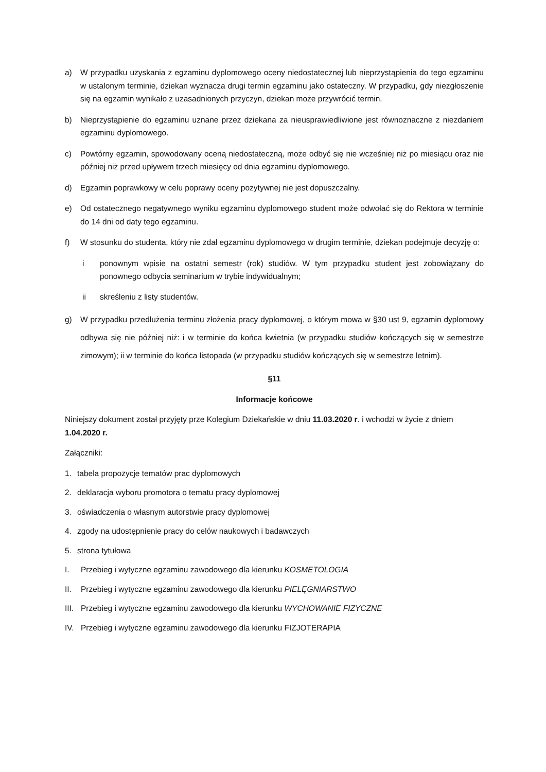a) W przypadku uzyskania z egzaminu dyplomowego oceny niedostatecznej lub nieprzystąpienia do tego egzaminu w ustalonym terminie, dziekan wyznacza drugi termin egzaminu jako ostateczny. W przypadku, gdy niezgłoszenie się na egzamin wynikało z uzasadnionych przyczyn, dziekan może przywrócić termin.
b) Nieprzystąpienie do egzaminu uznane przez dziekana za nieusprawiedliwione jest równoznaczne z niezdaniem egzaminu dyplomowego.
c) Powtórny egzamin, spowodowany oceną niedostateczną, może odbyć się nie wcześniej niż po miesiącu oraz nie później niż przed upływem trzech miesięcy od dnia egzaminu dyplomowego.
d) Egzamin poprawkowy w celu poprawy oceny pozytywnej nie jest dopuszczalny.
e) Od ostatecznego negatywnego wyniku egzaminu dyplomowego student może odwołać się do Rektora w terminie do 14 dni od daty tego egzaminu.
f) W stosunku do studenta, który nie zdał egzaminu dyplomowego w drugim terminie, dziekan podejmuje decyzję o:
i ponownym wpisie na ostatni semestr (rok) studiów. W tym przypadku student jest zobowiązany do ponownego odbycia seminarium w trybie indywidualnym;
ii skreśleniu z listy studentów.
g) W przypadku przedłużenia terminu złożenia pracy dyplomowej, o którym mowa w §30 ust 9, egzamin dyplomowy odbywa się nie później niż: i w terminie do końca kwietnia (w przypadku studiów kończących się w semestrze zimowym); ii w terminie do końca listopada (w przypadku studiów kończących się w semestrze letnim).
§11
Informacje końcowe
Niniejszy dokument został przyjęty prze Kolegium Dziekańskie w dniu 11.03.2020 r. i wchodzi w życie z dniem 1.04.2020 r.
Załączniki:
1. tabela propozycje tematów prac dyplomowych
2. deklaracja wyboru promotora o tematu pracy dyplomowej
3. oświadczenia o własnym autorstwie pracy dyplomowej
4. zgody na udostępnienie pracy do celów naukowych i badawczych
5. strona tytułowa
I. Przebieg i wytyczne egzaminu zawodowego dla kierunku KOSMETOLOGIA
II. Przebieg i wytyczne egzaminu zawodowego dla kierunku PIELĘGNIARSTWO
III. Przebieg i wytyczne egzaminu zawodowego dla kierunku WYCHOWANIE FIZYCZNE
IV. Przebieg i wytyczne egzaminu zawodowego dla kierunku FIZJOTERAPIA